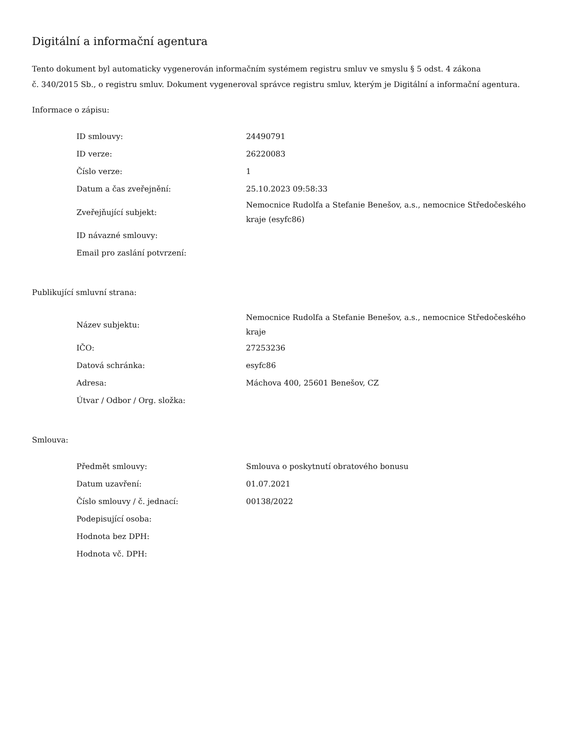Digitální a informační agentura
Tento dokument byl automaticky vygenerován informačním systémem registru smluv ve smyslu § 5 odst. 4 zákona
č. 340/2015 Sb., o registru smluv. Dokument vygeneroval správce registru smluv, kterým je Digitální a informační agentura.
Informace o zápisu:
| ID smlouvy: | 24490791 |
| ID verze: | 26220083 |
| Číslo verze: | 1 |
| Datum a čas zveřejnění: | 25.10.2023 09:58:33 |
| Zveřejňující subjekt: | Nemocnice Rudolfa a Stefanie Benešov, a.s., nemocnice Středočeského kraje (esyfc86) |
| ID návazné smlouvy: | |
| Email pro zaslání potvrzení: | |
Publikující smluvní strana:
| Název subjektu: | Nemocnice Rudolfa a Stefanie Benešov, a.s., nemocnice Středočeského kraje |
| IČO: | 27253236 |
| Datová schránka: | esyfc86 |
| Adresa: | Máchova 400, 25601 Benešov, CZ |
| Útvar / Odbor / Org. složka: | |
Smlouva:
| Předmět smlouvy: | Smlouva o poskytnutí obratového bonusu |
| Datum uzavření: | 01.07.2021 |
| Číslo smlouvy / č. jednací: | 00138/2022 |
| Podepisující osoba: | |
| Hodnota bez DPH: | |
| Hodnota vč. DPH: | |